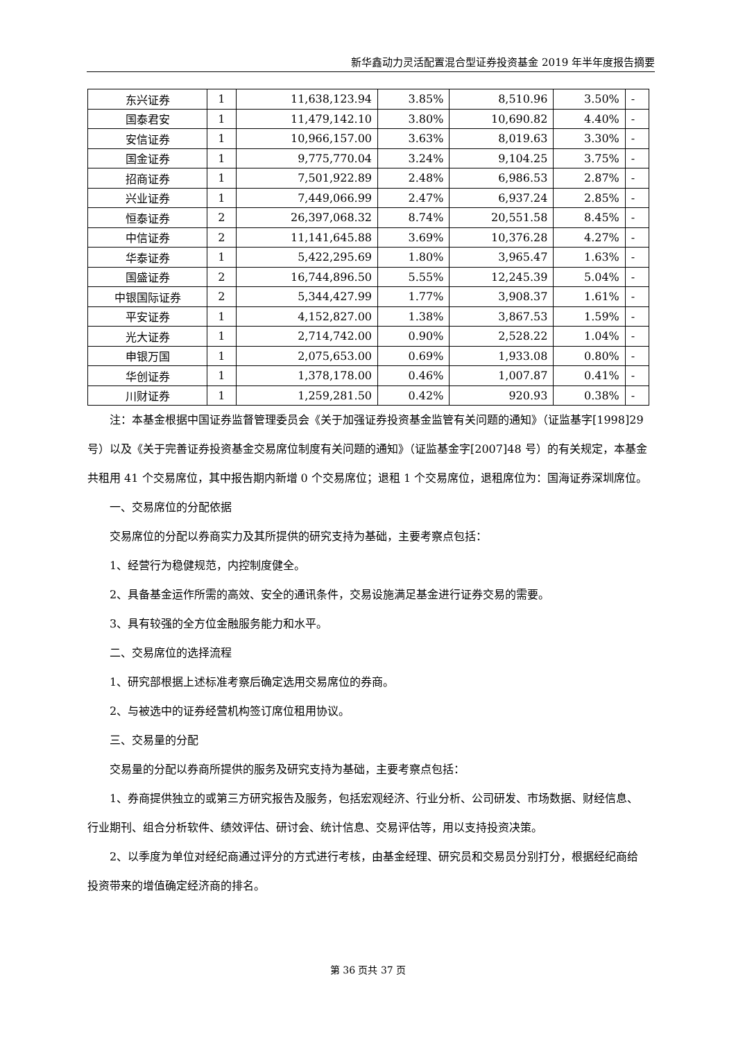新华鑫动力灵活配置混合型证券投资基金 2019 年半年度报告摘要
| 东兴证券 | 1 | 11,638,123.94 | 3.85% | 8,510.96 | 3.50% | - |
| 国泰君安 | 1 | 11,479,142.10 | 3.80% | 10,690.82 | 4.40% | - |
| 安信证券 | 1 | 10,966,157.00 | 3.63% | 8,019.63 | 3.30% | - |
| 国金证券 | 1 | 9,775,770.04 | 3.24% | 9,104.25 | 3.75% | - |
| 招商证券 | 1 | 7,501,922.89 | 2.48% | 6,986.53 | 2.87% | - |
| 兴业证券 | 1 | 7,449,066.99 | 2.47% | 6,937.24 | 2.85% | - |
| 恒泰证券 | 2 | 26,397,068.32 | 8.74% | 20,551.58 | 8.45% | - |
| 中信证券 | 2 | 11,141,645.88 | 3.69% | 10,376.28 | 4.27% | - |
| 华泰证券 | 1 | 5,422,295.69 | 1.80% | 3,965.47 | 1.63% | - |
| 国盛证券 | 2 | 16,744,896.50 | 5.55% | 12,245.39 | 5.04% | - |
| 中银国际证券 | 2 | 5,344,427.99 | 1.77% | 3,908.37 | 1.61% | - |
| 平安证券 | 1 | 4,152,827.00 | 1.38% | 3,867.53 | 1.59% | - |
| 光大证券 | 1 | 2,714,742.00 | 0.90% | 2,528.22 | 1.04% | - |
| 申银万国 | 1 | 2,075,653.00 | 0.69% | 1,933.08 | 0.80% | - |
| 华创证券 | 1 | 1,378,178.00 | 0.46% | 1,007.87 | 0.41% | - |
| 川财证券 | 1 | 1,259,281.50 | 0.42% | 920.93 | 0.38% | - |
注：本基金根据中国证券监督管理委员会《关于加强证券投资基金监管有关问题的通知》（证监基字[1998]29 号）以及《关于完善证券投资基金交易席位制度有关问题的通知》（证监基金字[2007]48 号）的有关规定，本基金共租用 41 个交易席位，其中报告期内新增 0 个交易席位；退租 1 个交易席位，退租席位为：国海证券深圳席位。
一、交易席位的分配依据
交易席位的分配以券商实力及其所提供的研究支持为基础，主要考察点包括：
1、经营行为稳健规范，内控制度健全。
2、具备基金运作所需的高效、安全的通讯条件，交易设施满足基金进行证券交易的需要。
3、具有较强的全方位金融服务能力和水平。
二、交易席位的选择流程
1、研究部根据上述标准考察后确定选用交易席位的券商。
2、与被选中的证券经营机构签订席位租用协议。
三、交易量的分配
交易量的分配以券商所提供的服务及研究支持为基础，主要考察点包括：
1、券商提供独立的或第三方研究报告及服务，包括宏观经济、行业分析、公司研发、市场数据、财经信息、行业期刊、组合分析软件、绩效评估、研讨会、统计信息、交易评估等，用以支持投资决策。
2、以季度为单位对经纪商通过评分的方式进行考核，由基金经理、研究员和交易员分别打分，根据经纪商给投资带来的增值确定经济商的排名。
第 36 页共 37 页